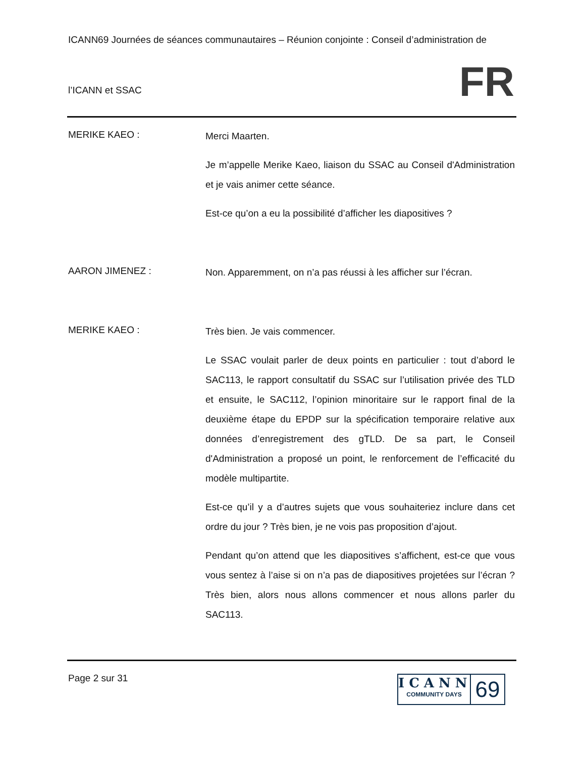ICANN69 Journées de séances communautaires – Réunion conjointe : Conseil d’administration de
l’ICANN et SSAC
FR
MERIKE KAEO :
Merci Maarten.
Je m’appelle Merike Kaeo, liaison du SSAC au Conseil d'Administration et je vais animer cette séance.
Est-ce qu’on a eu la possibilité d’afficher les diapositives ?
AARON JIMENEZ :
Non. Apparemment, on n’a pas réussi à les afficher sur l’écran.
MERIKE KAEO :
Très bien. Je vais commencer.
Le SSAC voulait parler de deux points en particulier : tout d’abord le SAC113, le rapport consultatif du SSAC sur l’utilisation privée des TLD et ensuite, le SAC112, l’opinion minoritaire sur le rapport final de la deuxième étape du EPDP sur la spécification temporaire relative aux données d’enregistrement des gTLD. De sa part, le Conseil d'Administration a proposé un point, le renforcement de l’efficacité du modèle multipartite.
Est-ce qu’il y a d’autres sujets que vous souhaiteriez inclure dans cet ordre du jour ? Très bien, je ne vois pas proposition d’ajout.
Pendant qu’on attend que les diapositives s’affichent, est-ce que vous vous sentez à l’aise si on n’a pas de diapositives projetées sur l’écran ? Très bien, alors nous allons commencer et nous allons parler du SAC113.
Page 2 sur 31
ICANN
COMMUNITY DAYS
69